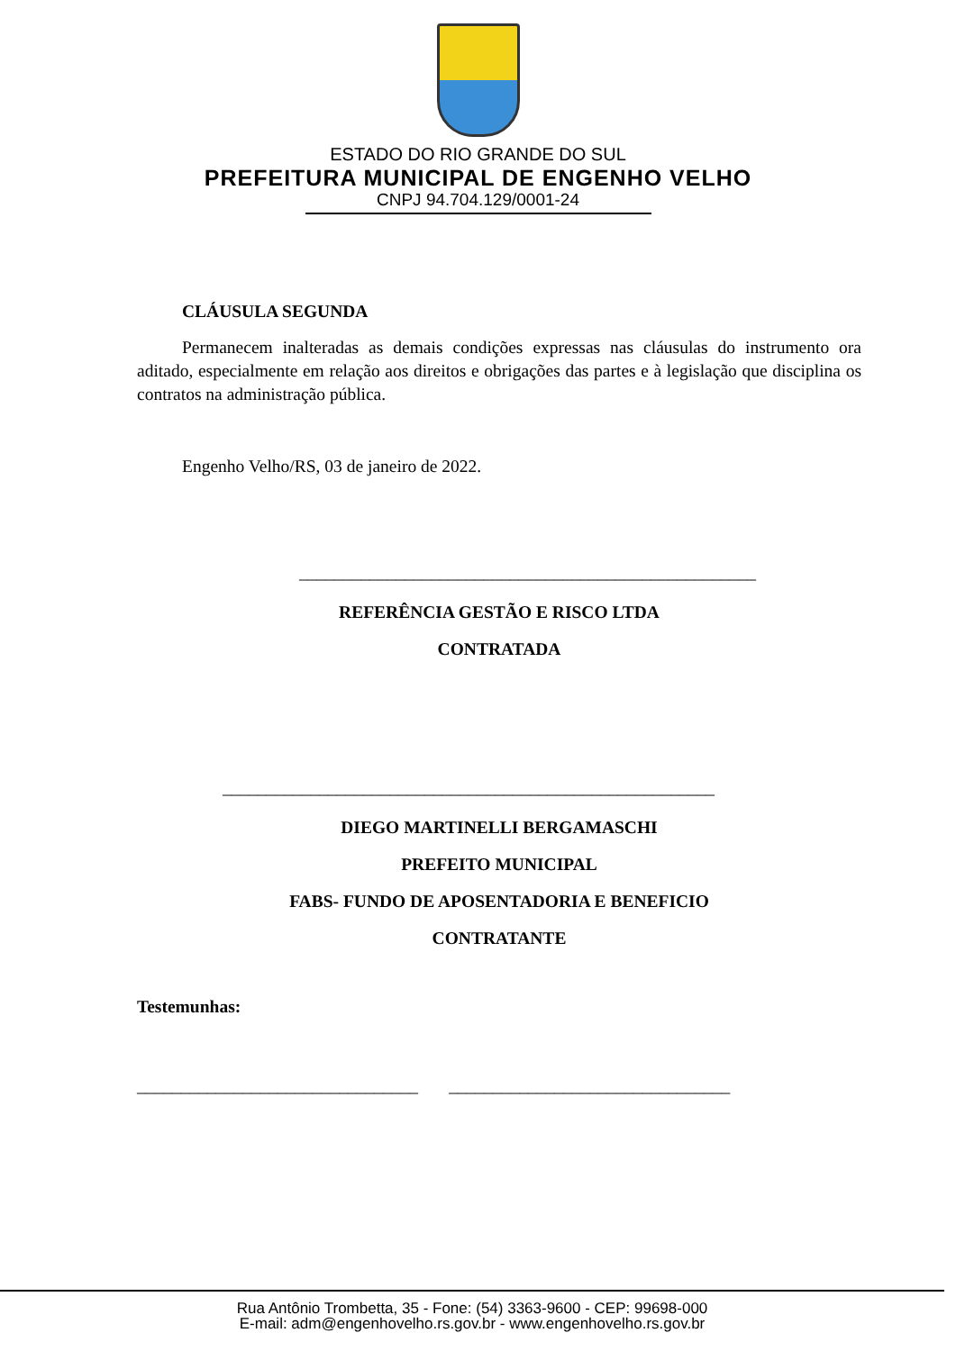ESTADO DO RIO GRANDE DO SUL
PREFEITURA MUNICIPAL DE ENGENHO VELHO
CNPJ 94.704.129/0001-24
CLÁUSULA SEGUNDA
Permanecem inalteradas as demais condições expressas nas cláusulas do instrumento ora aditado, especialmente em relação aos direitos e obrigações das partes e à legislação que disciplina os contratos na administração pública.
Engenho Velho/RS, 03 de janeiro de 2022.
____________________________________________________
REFERÊNCIA GESTÃO E RISCO LTDA
CONTRATADA
________________________________________________________
DIEGO MARTINELLI BERGAMASCHI
PREFEITO MUNICIPAL
FABS- FUNDO DE APOSENTADORIA E BENEFICIO
CONTRATANTE
Testemunhas:
________________________________ ________________________________
Rua Antônio Trombetta, 35 - Fone: (54) 3363-9600 - CEP: 99698-000
E-mail: adm@engenhovelho.rs.gov.br - www.engenhovelho.rs.gov.br